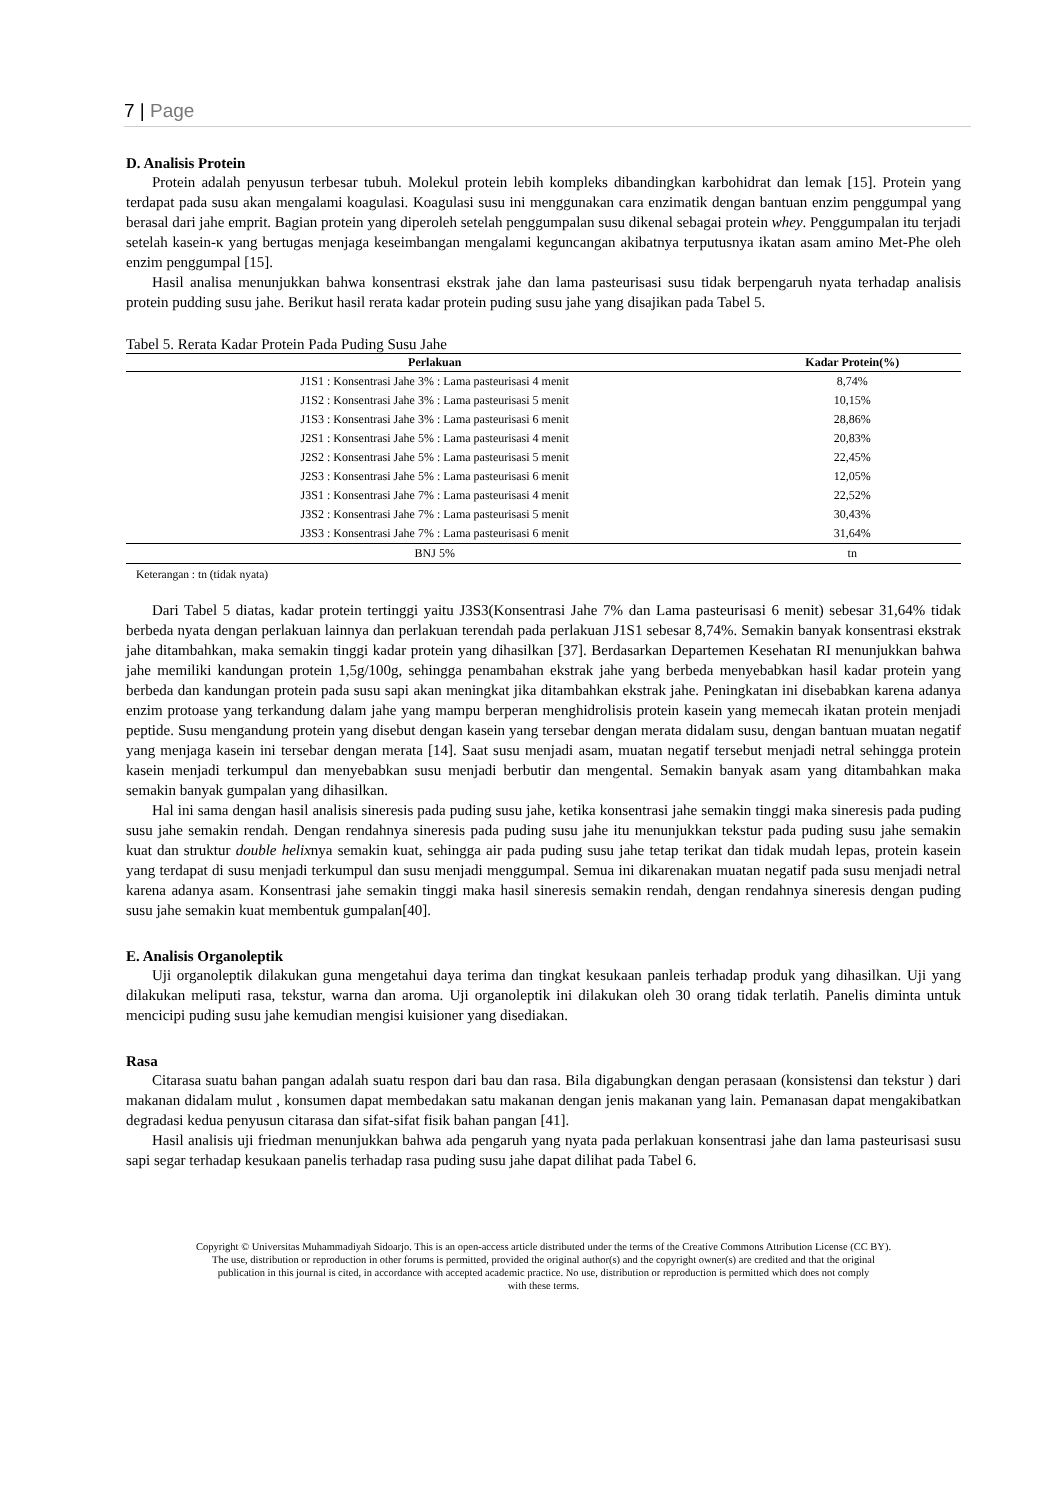7 | Page
D. Analisis Protein
Protein adalah penyusun terbesar tubuh. Molekul protein lebih kompleks dibandingkan karbohidrat dan lemak [15]. Protein yang terdapat pada susu akan mengalami koagulasi. Koagulasi susu ini menggunakan cara enzimatik dengan bantuan enzim penggumpal yang berasal dari jahe emprit. Bagian protein yang diperoleh setelah penggumpalan susu dikenal sebagai protein whey. Penggumpalan itu terjadi setelah kasein-κ yang bertugas menjaga keseimbangan mengalami keguncangan akibatnya terputusnya ikatan asam amino Met-Phe oleh enzim penggumpal [15].
Hasil analisa menunjukkan bahwa konsentrasi ekstrak jahe dan lama pasteurisasi susu tidak berpengaruh nyata terhadap analisis protein pudding susu jahe. Berikut hasil rerata kadar protein puding susu jahe yang disajikan pada Tabel 5.
Tabel 5. Rerata Kadar Protein Pada Puding Susu Jahe
| Perlakuan | Kadar Protein(%) |
| --- | --- |
| J1S1 : Konsentrasi Jahe 3% : Lama pasteurisasi 4 menit | 8,74% |
| J1S2 : Konsentrasi Jahe 3% : Lama pasteurisasi 5 menit | 10,15% |
| J1S3 : Konsentrasi Jahe 3% : Lama pasteurisasi 6 menit | 28,86% |
| J2S1 : Konsentrasi Jahe 5% : Lama pasteurisasi 4 menit | 20,83% |
| J2S2 : Konsentrasi Jahe 5% : Lama pasteurisasi 5 menit | 22,45% |
| J2S3 : Konsentrasi Jahe 5% : Lama pasteurisasi 6 menit | 12,05% |
| J3S1 : Konsentrasi Jahe 7% : Lama pasteurisasi 4 menit | 22,52% |
| J3S2 : Konsentrasi Jahe 7% : Lama pasteurisasi 5 menit | 30,43% |
| J3S3 : Konsentrasi Jahe 7% : Lama pasteurisasi 6 menit | 31,64% |
| BNJ 5% | tn |
Keterangan : tn (tidak nyata)
Dari Tabel 5 diatas, kadar protein tertinggi yaitu J3S3(Konsentrasi Jahe 7% dan Lama pasteurisasi 6 menit) sebesar 31,64% tidak berbeda nyata dengan perlakuan lainnya dan perlakuan terendah pada perlakuan J1S1 sebesar 8,74%. Semakin banyak konsentrasi ekstrak jahe ditambahkan, maka semakin tinggi kadar protein yang dihasilkan [37]. Berdasarkan Departemen Kesehatan RI menunjukkan bahwa jahe memiliki kandungan protein 1,5g/100g, sehingga penambahan ekstrak jahe yang berbeda menyebabkan hasil kadar protein yang berbeda dan kandungan protein pada susu sapi akan meningkat jika ditambahkan ekstrak jahe. Peningkatan ini disebabkan karena adanya enzim protoase yang terkandung dalam jahe yang mampu berperan menghidrolisis protein kasein yang memecah ikatan protein menjadi peptide. Susu mengandung protein yang disebut dengan kasein yang tersebar dengan merata didalam susu, dengan bantuan muatan negatif yang menjaga kasein ini tersebar dengan merata [14]. Saat susu menjadi asam, muatan negatif tersebut menjadi netral sehingga protein kasein menjadi terkumpul dan menyebabkan susu menjadi berbutir dan mengental. Semakin banyak asam yang ditambahkan maka semakin banyak gumpalan yang dihasilkan.
Hal ini sama dengan hasil analisis sineresis pada puding susu jahe, ketika konsentrasi jahe semakin tinggi maka sineresis pada puding susu jahe semakin rendah. Dengan rendahnya sineresis pada puding susu jahe itu menunjukkan tekstur pada puding susu jahe semakin kuat dan struktur double helixnya semakin kuat, sehingga air pada puding susu jahe tetap terikat dan tidak mudah lepas, protein kasein yang terdapat di susu menjadi terkumpul dan susu menjadi menggumpal. Semua ini dikarenakan muatan negatif pada susu menjadi netral karena adanya asam. Konsentrasi jahe semakin tinggi maka hasil sineresis semakin rendah, dengan rendahnya sineresis dengan puding susu jahe semakin kuat membentuk gumpalan[40].
E. Analisis Organoleptik
Uji organoleptik dilakukan guna mengetahui daya terima dan tingkat kesukaan panleis terhadap produk yang dihasilkan. Uji yang dilakukan meliputi rasa, tekstur, warna dan aroma. Uji organoleptik ini dilakukan oleh 30 orang tidak terlatih. Panelis diminta untuk mencicipi puding susu jahe kemudian mengisi kuisioner yang disediakan.
Rasa
Citarasa suatu bahan pangan adalah suatu respon dari bau dan rasa. Bila digabungkan dengan perasaan (konsistensi dan tekstur ) dari makanan didalam mulut , konsumen dapat membedakan satu makanan dengan jenis makanan yang lain. Pemanasan dapat mengakibatkan degradasi kedua penyusun citarasa dan sifat-sifat fisik bahan pangan [41].
Hasil analisis uji friedman menunjukkan bahwa ada pengaruh yang nyata pada perlakuan konsentrasi jahe dan lama pasteurisasi susu sapi segar terhadap kesukaan panelis terhadap rasa puding susu jahe dapat dilihat pada Tabel 6.
Copyright © Universitas Muhammadiyah Sidoarjo. This is an open-access article distributed under the terms of the Creative Commons Attribution License (CC BY).
The use, distribution or reproduction in other forums is permitted, provided the original author(s) and the copyright owner(s) are credited and that the original
publication in this journal is cited, in accordance with accepted academic practice. No use, distribution or reproduction is permitted which does not comply
with these terms.